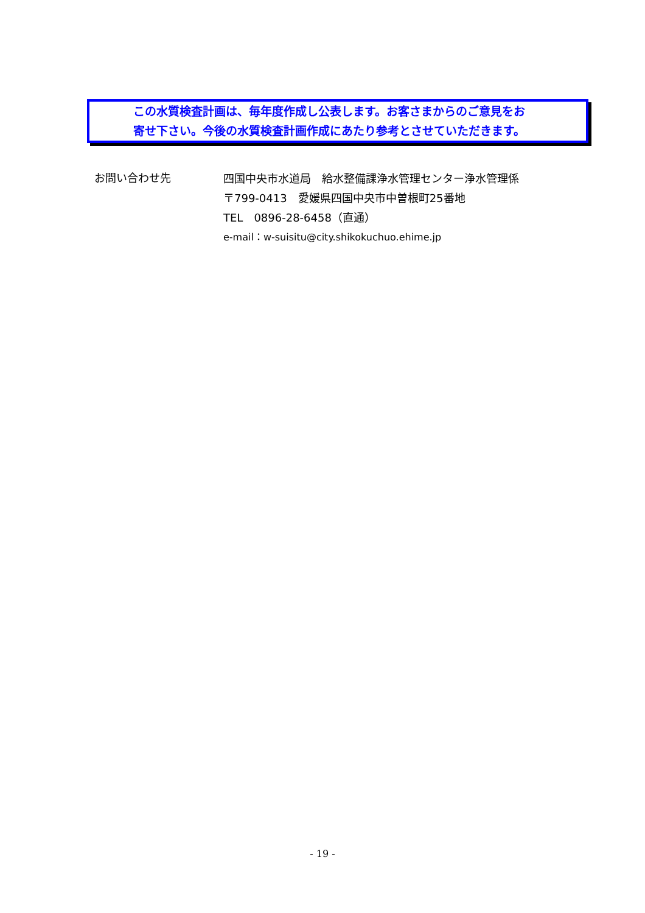この水質検査計画は、毎年度作成し公表します。お客さまからのご意見をお
寄せ下さい。今後の水質検査計画作成にあたり参考とさせていただきます。
お問い合わせ先
四国中央市水道局　給水整備課浄水管理センター浄水管理係
〒799-0413　愛媛県四国中央市中曽根町25番地
TEL　0896-28-6458（直通）
e-mail：w-suisitu@city.shikokuchuo.ehime.jp
- 19 -